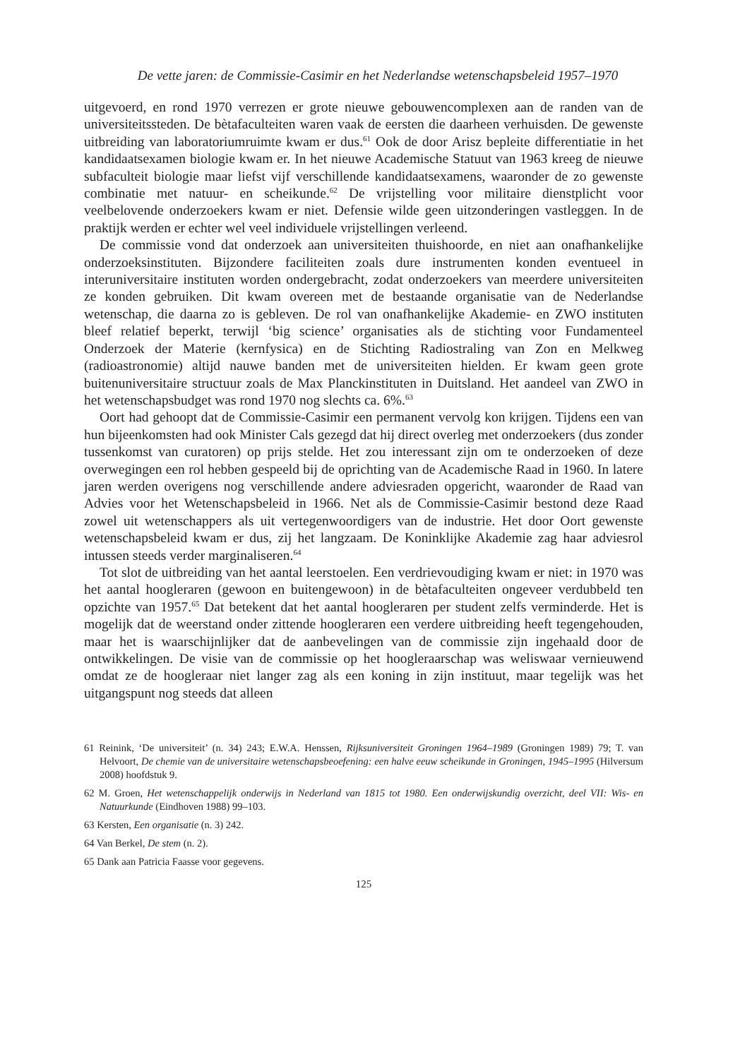De vette jaren: de Commissie-Casimir en het Nederlandse wetenschapsbeleid 1957–1970
uitgevoerd, en rond 1970 verrezen er grote nieuwe gebouwencomplexen aan de randen van de universiteitssteden. De bètafaculteiten waren vaak de eersten die daarheen verhuisden. De gewenste uitbreiding van laboratoriumruimte kwam er dus.<sup>61</sup> Ook de door Arisz bepleite differentiatie in het kandidaatsexamen biologie kwam er. In het nieuwe Academische Statuut van 1963 kreeg de nieuwe subfaculteit biologie maar liefst vijf verschillende kandidaatsexamens, waaronder de zo gewenste combinatie met natuur- en scheikunde.<sup>62</sup> De vrijstelling voor militaire dienstplicht voor veelbelovende onderzoekers kwam er niet. Defensie wilde geen uitzonderingen vastleggen. In de praktijk werden er echter wel veel individuele vrijstellingen verleend.
De commissie vond dat onderzoek aan universiteiten thuishoorde, en niet aan onafhankelijke onderzoeksinstituten. Bijzondere faciliteiten zoals dure instrumenten konden eventueel in interuniversitaire instituten worden ondergebracht, zodat onderzoekers van meerdere universiteiten ze konden gebruiken. Dit kwam overeen met de bestaande organisatie van de Nederlandse wetenschap, die daarna zo is gebleven. De rol van onafhankelijke Akademie- en ZWO instituten bleef relatief beperkt, terwijl ‘big science’ organisaties als de stichting voor Fundamenteel Onderzoek der Materie (kernfysica) en de Stichting Radiostraling van Zon en Melkweg (radioastronomie) altijd nauwe banden met de universiteiten hielden. Er kwam geen grote buitenuniversitaire structuur zoals de Max Planckinstituten in Duitsland. Het aandeel van ZWO in het wetenschapsbudget was rond 1970 nog slechts ca. 6%.<sup>63</sup>
Oort had gehoopt dat de Commissie-Casimir een permanent vervolg kon krijgen. Tijdens een van hun bijeenkomsten had ook Minister Cals gezegd dat hij direct overleg met onderzoekers (dus zonder tussenkomst van curatoren) op prijs stelde. Het zou interessant zijn om te onderzoeken of deze overwegingen een rol hebben gespeeld bij de oprichting van de Academische Raad in 1960. In latere jaren werden overigens nog verschillende andere adviesraden opgericht, waaronder de Raad van Advies voor het Wetenschapsbeleid in 1966. Net als de Commissie-Casimir bestond deze Raad zowel uit wetenschappers als uit vertegenwoordigers van de industrie. Het door Oort gewenste wetenschapsbeleid kwam er dus, zij het langzaam. De Koninklijke Akademie zag haar adviesrol intussen steeds verder marginaliseren.<sup>64</sup>
Tot slot de uitbreiding van het aantal leerstoelen. Een verdrievoudiging kwam er niet: in 1970 was het aantal hoogleraren (gewoon en buitengewoon) in de bètafaculteiten ongeveer verdubbeld ten opzichte van 1957.<sup>65</sup> Dat betekent dat het aantal hoogleraren per student zelfs verminderde. Het is mogelijk dat de weerstand onder zittende hoogleraren een verdere uitbreiding heeft tegengehouden, maar het is waarschijnlijker dat de aanbevelingen van de commissie zijn ingehaald door de ontwikkelingen. De visie van de commissie op het hoogleraarschap was weliswaar vernieuwend omdat ze de hoogleraar niet langer zag als een koning in zijn instituut, maar tegelijk was het uitgangspunt nog steeds dat alleen
61 Reinink, ‘De universiteit’ (n. 34) 243; E.W.A. Henssen, Rijksuniversiteit Groningen 1964–1989 (Groningen 1989) 79; T. van Helvoort, De chemie van de universitaire wetenschapsbeoefening: een halve eeuw scheikunde in Groningen, 1945–1995 (Hilversum 2008) hoofdstuk 9.
62 M. Groen, Het wetenschappelijk onderwijs in Nederland van 1815 tot 1980. Een onderwijskundig overzicht, deel VII: Wis- en Natuurkunde (Eindhoven 1988) 99–103.
63 Kersten, Een organisatie (n. 3) 242.
64 Van Berkel, De stem (n. 2).
65 Dank aan Patricia Faasse voor gegevens.
125